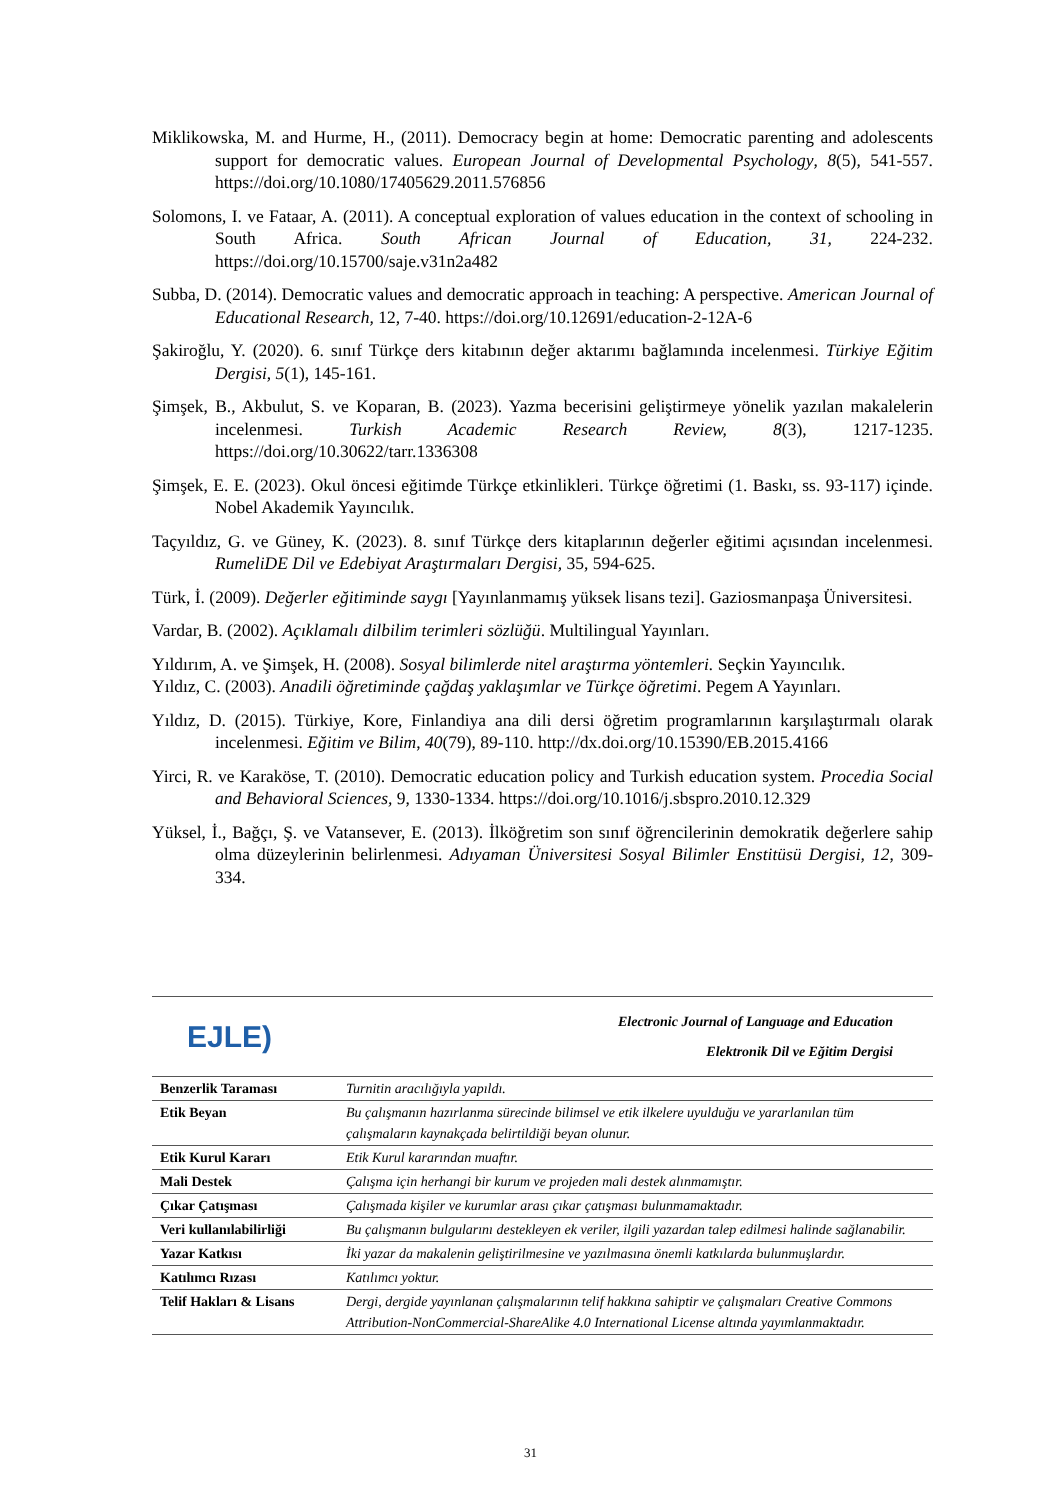Miklikowska, M. and Hurme, H., (2011). Democracy begin at home: Democratic parenting and adolescents support for democratic values. European Journal of Developmental Psychology, 8(5), 541-557. https://doi.org/10.1080/17405629.2011.576856
Solomons, I. ve Fataar, A. (2011). A conceptual exploration of values education in the context of schooling in South Africa. South African Journal of Education, 31, 224-232. https://doi.org/10.15700/saje.v31n2a482
Subba, D. (2014). Democratic values and democratic approach in teaching: A perspective. American Journal of Educational Research, 12, 7-40. https://doi.org/10.12691/education-2-12A-6
Şakiroğlu, Y. (2020). 6. sınıf Türkçe ders kitabının değer aktarımı bağlamında incelenmesi. Türkiye Eğitim Dergisi, 5(1), 145-161.
Şimşek, B., Akbulut, S. ve Koparan, B. (2023). Yazma becerisini geliştirmeye yönelik yazılan makalelerin incelenmesi. Turkish Academic Research Review, 8(3), 1217-1235. https://doi.org/10.30622/tarr.1336308
Şimşek, E. E. (2023). Okul öncesi eğitimde Türkçe etkinlikleri. Türkçe öğretimi (1. Baskı, ss. 93-117) içinde. Nobel Akademik Yayıncılık.
Taçyıldız, G. ve Güney, K. (2023). 8. sınıf Türkçe ders kitaplarının değerler eğitimi açısından incelenmesi. RumeliDE Dil ve Edebiyat Araştırmaları Dergisi, 35, 594-625.
Türk, İ. (2009). Değerler eğitiminde saygı [Yayınlanmamış yüksek lisans tezi]. Gaziosmanpaşa Üniversitesi.
Vardar, B. (2002). Açıklamalı dilbilim terimleri sözlüğü. Multilingual Yayınları.
Yıldırım, A. ve Şimşek, H. (2008). Sosyal bilimlerde nitel araştırma yöntemleri. Seçkin Yayıncılık.
Yıldız, C. (2003). Anadili öğretiminde çağdaş yaklaşımlar ve Türkçe öğretimi. Pegem A Yayınları.
Yıldız, D. (2015). Türkiye, Kore, Finlandiya ana dili dersi öğretim programlarının karşılaştırmalı olarak incelenmesi. Eğitim ve Bilim, 40(79), 89-110. http://dx.doi.org/10.15390/EB.2015.4166
Yirci, R. ve Karaköse, T. (2010). Democratic education policy and Turkish education system. Procedia Social and Behavioral Sciences, 9, 1330-1334. https://doi.org/10.1016/j.sbspro.2010.12.329
Yüksel, İ., Bağçı, Ş. ve Vatansever, E. (2013). İlköğretim son sınıf öğrencilerinin demokratik değerlere sahip olma düzeylerinin belirlenmesi. Adıyaman Üniversitesi Sosyal Bilimler Enstitüsü Dergisi, 12, 309-334.
EJLE)
Electronic Journal of Language and Education
Elektronik Dil ve Eğitim Dergisi
| Benzerlik Taraması | Turnitin aracılığıyla yapıldı. |
| Etik Beyan | Bu çalışmanın hazırlanma sürecinde bilimsel ve etik ilkelere uyulduğu ve yararlanılan tüm çalışmaların kaynakçada belirtildiği beyan olunur. |
| Etik Kurul Kararı | Etik Kurul kararından muaftır. |
| Mali Destek | Çalışma için herhangi bir kurum ve projeden mali destek alınmamıştır. |
| Çıkar Çatışması | Çalışmada kişiler ve kurumlar arası çıkar çatışması bulunmamaktadır. |
| Veri kullanılabilirliği | Bu çalışmanın bulgularını destekleyen ek veriler, ilgili yazardan talep edilmesi halinde sağlanabilir. |
| Yazar Katkısı | İki yazar da makalenin geliştirilmesine ve yazılmasına önemli katkılarda bulunmuşlardır. |
| Katılımcı Rızası | Katılımcı yoktur. |
| Telif Hakları & Lisans | Dergi, dergide yayınlanan çalışmalarının telif hakkına sahiptir ve çalışmaları Creative Commons Attribution-NonCommercial-ShareAlike 4.0 International License altında yayımlanmaktadır. |
31